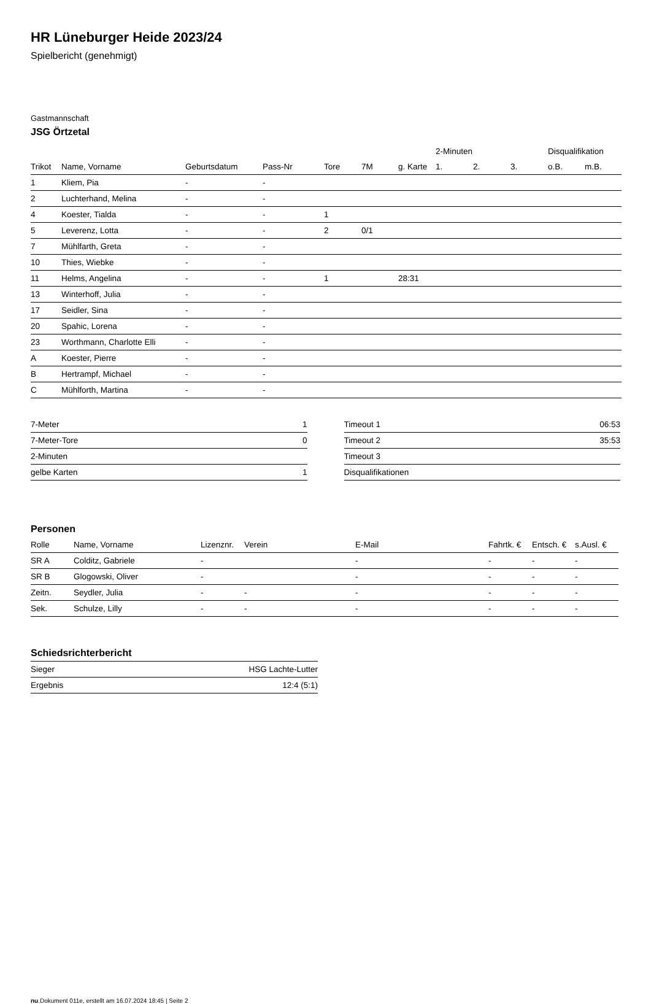HR Lüneburger Heide 2023/24
Spielbericht (genehmigt)
Gastmannschaft
JSG Örtzetal
| | | | | | | | 2-Minuten | | | Disqualifikation | |
| --- | --- | --- | --- | --- | --- | --- | --- | --- | --- | --- | --- |
| Trikot | Name, Vorname | Geburtsdatum | Pass-Nr | Tore | 7M | g. Karte | 1. | 2. | 3. | o.B. | m.B. |
| 1 | Kliem, Pia | - | - | | | | | | | | |
| 2 | Luchterhand, Melina | - | - | | | | | | | | |
| 4 | Koester, Tialda | - | - | 1 | | | | | | | |
| 5 | Leverenz, Lotta | - | - | 2 | 0/1 | | | | | | |
| 7 | Mühlfarth, Greta | - | - | | | | | | | | |
| 10 | Thies, Wiebke | - | - | | | | | | | | |
| 11 | Helms, Angelina | - | - | 1 | | 28:31 | | | | | |
| 13 | Winterhoff, Julia | - | - | | | | | | | | |
| 17 | Seidler, Sina | - | - | | | | | | | | |
| 20 | Spahic, Lorena | - | - | | | | | | | | |
| 23 | Worthmann, Charlotte Elli | - | - | | | | | | | | |
| A | Koester, Pierre | - | - | | | | | | | | |
| B | Hertrampf, Michael | - | - | | | | | | | | |
| C | Mühlforth, Martina | - | - | | | | | | | | |
| 7-Meter | 1 |
| 7-Meter-Tore | 0 |
| 2-Minuten | |
| gelbe Karten | 1 |
| Timeout 1 | 06:53 |
| Timeout 2 | 35:53 |
| Timeout 3 | |
| Disqualifikationen | |
Personen
| Rolle | Name, Vorname | Lizenznr. | Verein | E-Mail | Fahrtk. € | Entsch. € | s.Ausl. € |
| --- | --- | --- | --- | --- | --- | --- | --- |
| SR A | Colditz, Gabriele | - | | - | - | - | - |
| SR B | Glogowski, Oliver | - | | - | - | - | - |
| Zeitn. | Seydler, Julia | - | - | - | - | - | - |
| Sek. | Schulze, Lilly | - | - | - | - | - | - |
Schiedsrichterbericht
| Sieger | HSG Lachte-Lutter |
| Ergebnis | 12:4 (5:1) |
nu.Dokument 011e, erstellt am 16.07.2024 18:45 | Seite 2